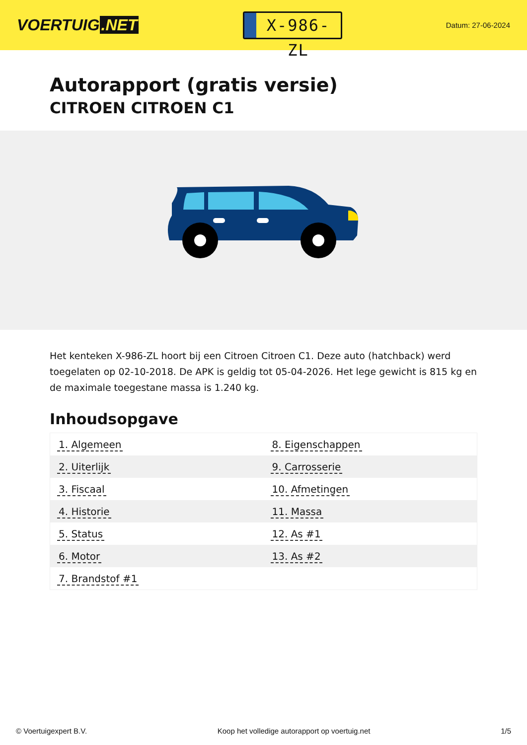VOERTUIG.NET
X-986-ZL
Datum: 27-06-2024
Autorapport (gratis versie)
CITROEN CITROEN C1
Het kenteken X-986-ZL hoort bij een Citroen Citroen C1. Deze auto (hatchback) werd toegelaten op 02-10-2018. De APK is geldig tot 05-04-2026. Het lege gewicht is 815 kg en de maximale toegestane massa is 1.240 kg.
Inhoudsopgave
| 1. Algemeen | 8. Eigenschappen |
| 2. Uiterlijk | 9. Carrosserie |
| 3. Fiscaal | 10. Afmetingen |
| 4. Historie | 11. Massa |
| 5. Status | 12. As #1 |
| 6. Motor | 13. As #2 |
| 7. Brandstof #1 | |
© Voertuigexpert B.V. Koop het volledige autorapport op voertuig.net 1/5